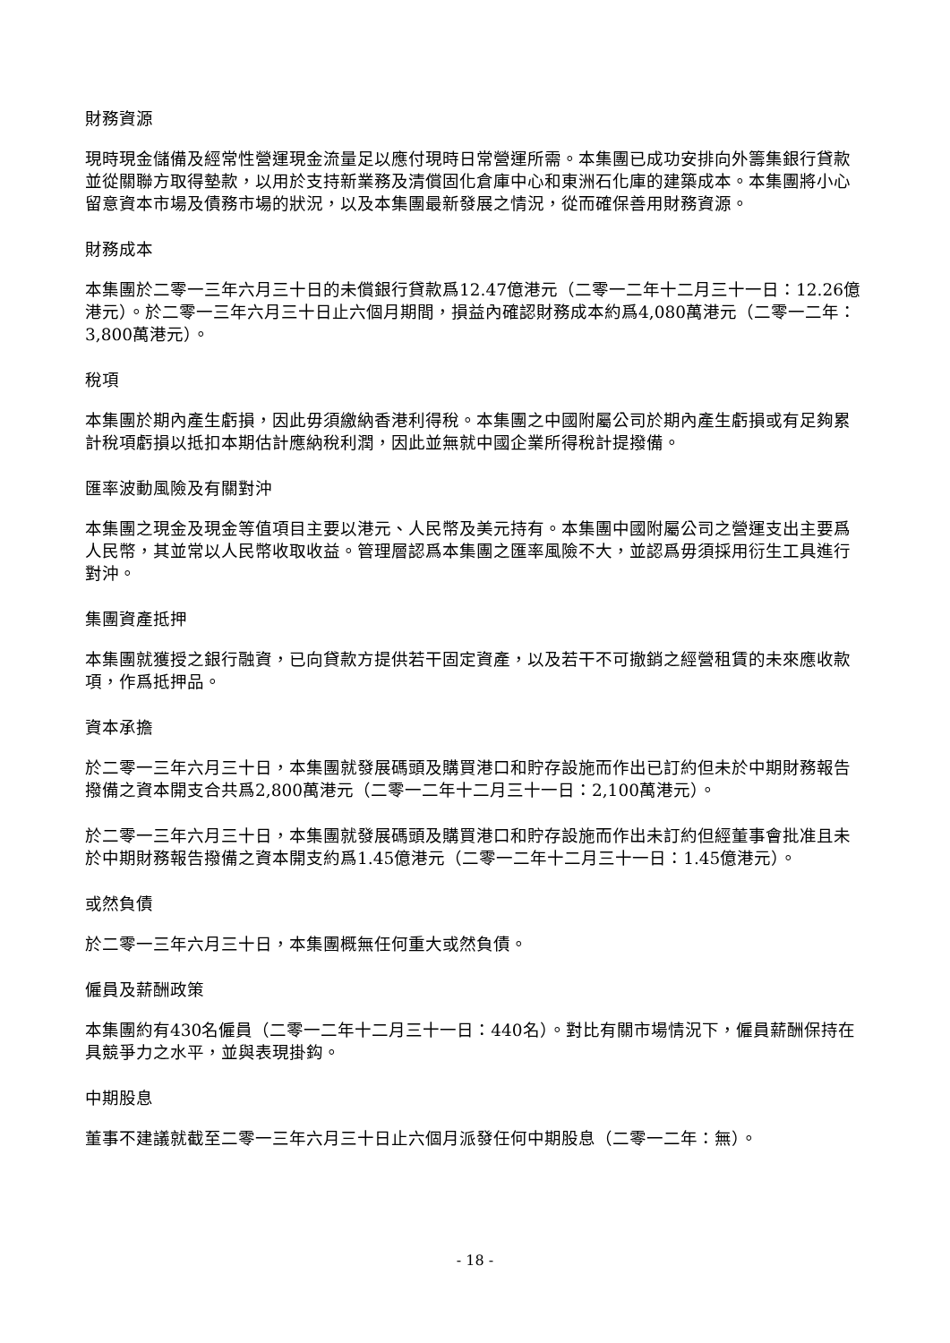財務資源
現時現金儲備及經常性營運現金流量足以應付現時日常營運所需。本集團已成功安排向外籌集銀行貸款並從關聯方取得墊款，以用於支持新業務及清償固化倉庫中心和東洲石化庫的建築成本。本集團將小心留意資本市場及債務市場的狀況，以及本集團最新發展之情況，從而確保善用財務資源。
財務成本
本集團於二零一三年六月三十日的未償銀行貸款爲12.47億港元（二零一二年十二月三十一日：12.26億港元）。於二零一三年六月三十日止六個月期間，損益內確認財務成本約爲4,080萬港元（二零一二年：3,800萬港元）。
稅項
本集團於期內產生虧損，因此毋須繳納香港利得稅。本集團之中國附屬公司於期內產生虧損或有足夠累計稅項虧損以抵扣本期估計應納稅利潤，因此並無就中國企業所得稅計提撥備。
匯率波動風險及有關對沖
本集團之現金及現金等值項目主要以港元、人民幣及美元持有。本集團中國附屬公司之營運支出主要爲人民幣，其並常以人民幣收取收益。管理層認爲本集團之匯率風險不大，並認爲毋須採用衍生工具進行對沖。
集團資產抵押
本集團就獲授之銀行融資，已向貸款方提供若干固定資產，以及若干不可撤銷之經營租賃的未來應收款項，作爲抵押品。
資本承擔
於二零一三年六月三十日，本集團就發展碼頭及購買港口和貯存設施而作出已訂約但未於中期財務報告撥備之資本開支合共爲2,800萬港元（二零一二年十二月三十一日：2,100萬港元）。
於二零一三年六月三十日，本集團就發展碼頭及購買港口和貯存設施而作出未訂約但經董事會批准且未於中期財務報告撥備之資本開支約爲1.45億港元（二零一二年十二月三十一日：1.45億港元）。
或然負債
於二零一三年六月三十日，本集團概無任何重大或然負債。
僱員及薪酬政策
本集團約有430名僱員（二零一二年十二月三十一日：440名）。對比有關市場情況下，僱員薪酬保持在具競爭力之水平，並與表現掛鈎。
中期股息
董事不建議就截至二零一三年六月三十日止六個月派發任何中期股息（二零一二年：無）。
- 18 -